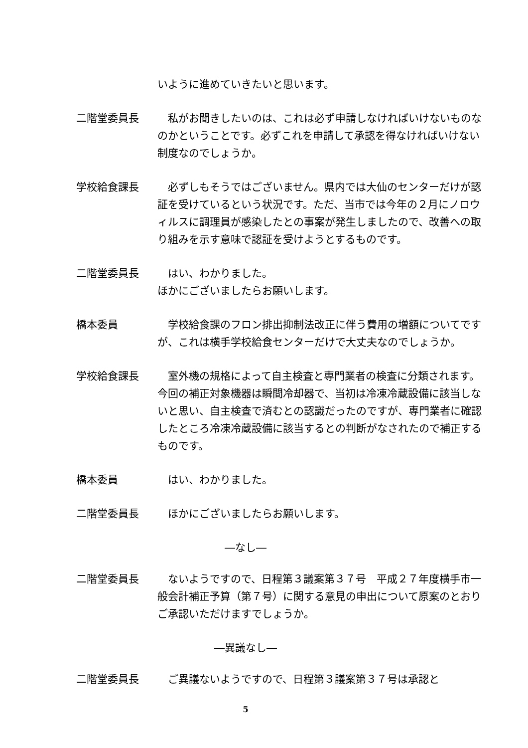いように進めていきたいと思います。
二階堂委員長 　私がお聞きしたいのは、これは必ず申請しなければいけないものなのかということです。必ずこれを申請して承認を得なければいけない制度なのでしょうか。
学校給食課長 　必ずしもそうではございません。県内では大仙のセンターだけが認証を受けているという状況です。ただ、当市では今年の２月にノロウィルスに調理員が感染したとの事案が発生しましたので、改善への取り組みを示す意味で認証を受けようとするものです。
二階堂委員長 　はい、わかりました。
ほかにございましたらお願いします。
橋本委員 　学校給食課のフロン排出抑制法改正に伴う費用の増額についてですが、これは横手学校給食センターだけで大丈夫なのでしょうか。
学校給食課長 　室外機の規格によって自主検査と専門業者の検査に分類されます。今回の補正対象機器は瞬間冷却器で、当初は冷凍冷蔵設備に該当しないと思い、自主検査で済むとの認識だったのですが、専門業者に確認したところ冷凍冷蔵設備に該当するとの判断がなされたので補正するものです。
橋本委員 　はい、わかりました。
二階堂委員長 　ほかにございましたらお願いします。
―なし―
二階堂委員長 　ないようですので、日程第３議案第３７号　平成２７年度横手市一般会計補正予算（第７号）に関する意見の申出について原案のとおりご承認いただけますでしょうか。
―異議なし―
二階堂委員長 　ご異議ないようですので、日程第３議案第３７号は承認と
5